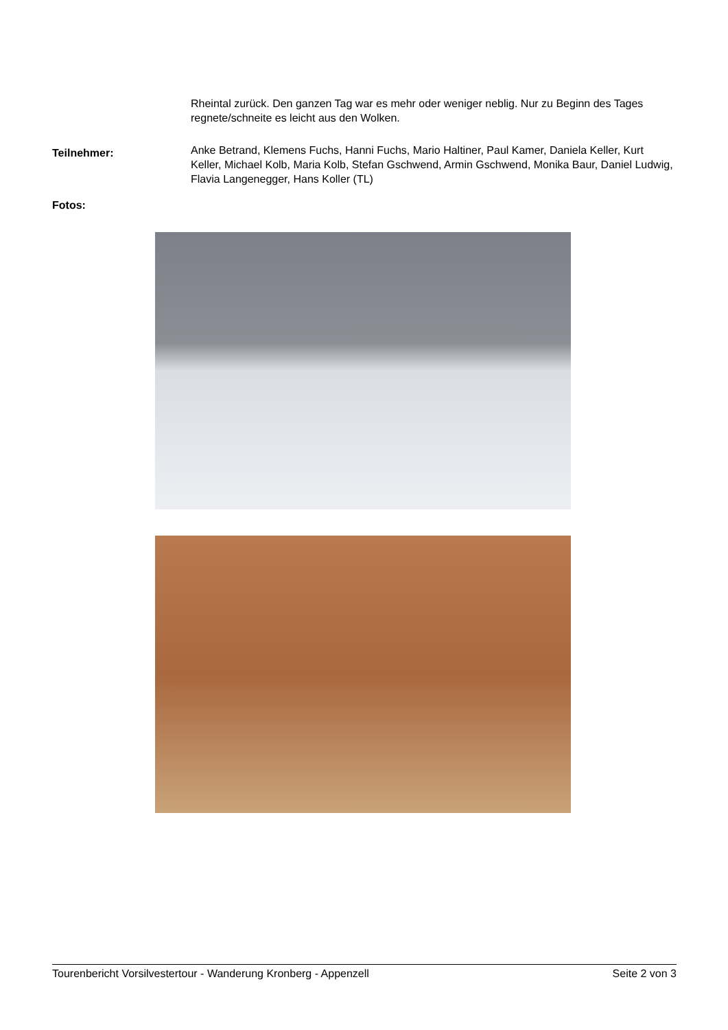Rheintal zurück. Den ganzen Tag war es mehr oder weniger neblig. Nur zu Beginn des Tages regnete/schneite es leicht aus den Wolken.
Teilnehmer:
Anke Betrand, Klemens Fuchs, Hanni Fuchs, Mario Haltiner, Paul Kamer, Daniela Keller, Kurt Keller, Michael Kolb, Maria Kolb, Stefan Gschwend, Armin Gschwend, Monika Baur, Daniel Ludwig, Flavia Langenegger, Hans Koller (TL)
Fotos:
Tourenbericht Vorsilvestertour - Wanderung Kronberg - Appenzell Seite 2 von 3